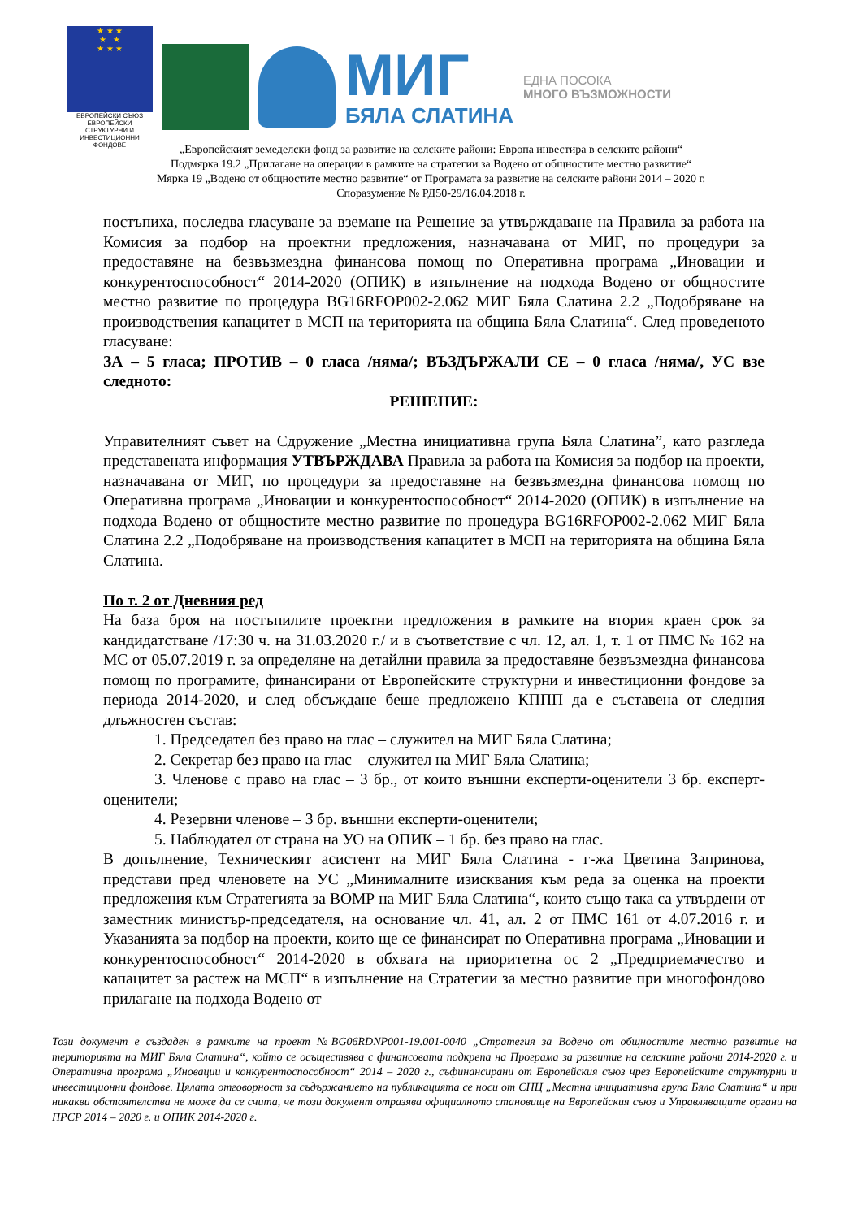★ ★ ★
★ ★
★ ★ ★
ЕВРОПЕЙСКИ СЪЮЗ
ЕВРОПЕЙСКИ СТРУКТУРНИ И ИНВЕСТИЦИОННИ ФОНДОВЕ
МИГ
БЯЛА СЛАТИНА
ЕДНА ПОСОКА
МНОГО ВЪЗМОЖНОСТИ
„Европейският земеделски фонд за развитие на селските райони: Европа инвестира в селските райони“
Подмярка 19.2 „Прилагане на операции в рамките на стратегии за Водено от общностите местно развитие“
Мярка 19 „Водено от общностите местно развитие“ от Програмата за развитие на селските райони 2014 – 2020 г.
Споразумение № РД50-29/16.04.2018 г.
постъпиха, последва гласуване за вземане на Решение за утвърждаване на Правила за работа на Комисия за подбор на проектни предложения, назначавана от МИГ, по процедури за предоставяне на безвъзмездна финансова помощ по Оперативна програма „Иновации и конкурентоспособност“ 2014-2020 (ОПИК) в изпълнение на подхода Водено от общностите местно развитие по процедура BG16RFOP002-2.062 МИГ Бяла Слатина 2.2 „Подобряване на производствения капацитет в МСП на територията на община Бяла Слатина“. След проведеното гласуване:
ЗА – 5 гласа; ПРОТИВ – 0 гласа /няма/; ВЪЗДЪРЖАЛИ СЕ – 0 гласа /няма/, УС взе следното:
РЕШЕНИЕ:
Управителният съвет на Сдружение „Местна инициативна група Бяла Слатина”, като разгледа представената информация УТВЪРЖДАВА Правила за работа на Комисия за подбор на проекти, назначавана от МИГ, по процедури за предоставяне на безвъзмездна финансова помощ по Оперативна програма „Иновации и конкурентоспособност“ 2014-2020 (ОПИК) в изпълнение на подхода Водено от общностите местно развитие по процедура BG16RFOP002-2.062 МИГ Бяла Слатина 2.2 „Подобряване на производствения капацитет в МСП на територията на община Бяла Слатина.
По т. 2 от Дневния ред
На база броя на постъпилите проектни предложения в рамките на втория краен срок за кандидатстване /17:30 ч. на 31.03.2020 г./ и в съответствие с чл. 12, ал. 1, т. 1 от ПМС № 162 на МС от 05.07.2019 г. за определяне на детайлни правила за предоставяне безвъзмездна финансова помощ по програмите, финансирани от Европейските структурни и инвестиционни фондове за периода 2014-2020, и след обсъждане беше предложено КППП да е съставена от следния длъжностен състав:
1. Председател без право на глас – служител на МИГ Бяла Слатина;
2. Секретар без право на глас – служител на МИГ Бяла Слатина;
3. Членове с право на глас – 3 бр., от които външни експерти-оценители 3 бр. експерт-оценители;
4. Резервни членове – 3 бр. външни експерти-оценители;
5. Наблюдател от страна на УО на ОПИК – 1 бр. без право на глас.
В допълнение, Техническият асистент на МИГ Бяла Слатина - г-жа Цветина Запринова, представи пред членовете на УС „Минималните изисквания към реда за оценка на проекти предложения към Стратегията за ВОМР на МИГ Бяла Слатина“, които също така са утвърдени от заместник министър-председателя, на основание чл. 41, ал. 2 от ПМС 161 от 4.07.2016 г. и Указанията за подбор на проекти, които ще се финансират по Оперативна програма „Иновации и конкурентоспособност“ 2014-2020 в обхвата на приоритетна ос 2 „Предприемачество и капацитет за растеж на МСП“ в изпълнение на Стратегии за местно развитие при многофондово прилагане на подхода Водено от
Този документ е създаден в рамките на проект №BG06RDNP001-19.001-0040 „Стратегия за Водено от общностите местно развитие на територията на МИГ Бяла Слатина“, който се осъществява с финансовата подкрепа на Програма за развитие на селските райони 2014-2020 г. и Оперативна програма „Иновации и конкурентоспособност“ 2014 – 2020 г., съфинансирани от Европейския съюз чрез Европейските структурни и инвестиционни фондове. Цялата отговорност за съдържанието на публикацията се носи от СНЦ „Местна инициативна група Бяла Слатина“ и при никакви обстоятелства не може да се счита, че този документ отразява официалното становище на Европейския съюз и Управляващите органи на ПРСР 2014 – 2020 г. и ОПИК 2014-2020 г.